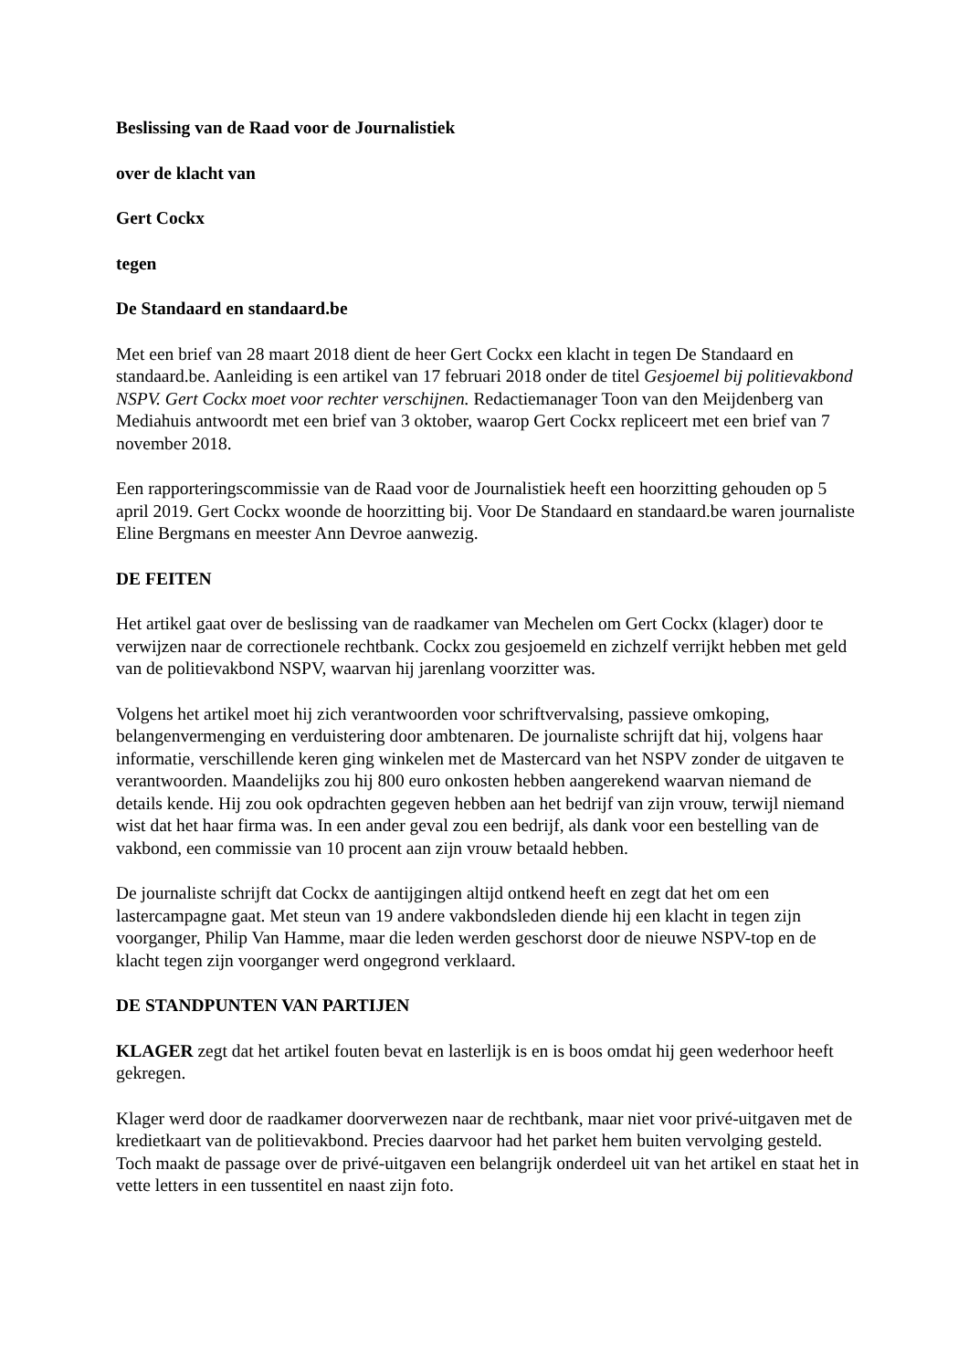Beslissing van de Raad voor de Journalistiek
over de klacht van
Gert Cockx
tegen
De Standaard en standaard.be
Met een brief van 28 maart 2018 dient de heer Gert Cockx een klacht in tegen De Standaard en standaard.be. Aanleiding is een artikel van 17 februari 2018 onder de titel Gesjoemel bij politievakbond NSPV. Gert Cockx moet voor rechter verschijnen. Redactiemanager Toon van den Meijdenberg van Mediahuis antwoordt met een brief van 3 oktober, waarop Gert Cockx repliceert met een brief van 7 november 2018.
Een rapporteringscommissie van de Raad voor de Journalistiek heeft een hoorzitting gehouden op 5 april 2019. Gert Cockx woonde de hoorzitting bij. Voor De Standaard en standaard.be waren journaliste Eline Bergmans en meester Ann Devroe aanwezig.
DE FEITEN
Het artikel gaat over de beslissing van de raadkamer van Mechelen om Gert Cockx (klager) door te verwijzen naar de correctionele rechtbank. Cockx zou gesjoemeld en zichzelf verrijkt hebben met geld van de politievakbond NSPV, waarvan hij jarenlang voorzitter was.
Volgens het artikel moet hij zich verantwoorden voor schriftvervalsing, passieve omkoping, belangenvermenging en verduistering door ambtenaren. De journaliste schrijft dat hij, volgens haar informatie, verschillende keren ging winkelen met de Mastercard van het NSPV zonder de uitgaven te verantwoorden. Maandelijks zou hij 800 euro onkosten hebben aangerekend waarvan niemand de details kende. Hij zou ook opdrachten gegeven hebben aan het bedrijf van zijn vrouw, terwijl niemand wist dat het haar firma was. In een ander geval zou een bedrijf, als dank voor een bestelling van de vakbond, een commissie van 10 procent aan zijn vrouw betaald hebben.
De journaliste schrijft dat Cockx de aantijgingen altijd ontkend heeft en zegt dat het om een lastercampagne gaat. Met steun van 19 andere vakbondsleden diende hij een klacht in tegen zijn voorganger, Philip Van Hamme, maar die leden werden geschorst door de nieuwe NSPV-top en de klacht tegen zijn voorganger werd ongegrond verklaard.
DE STANDPUNTEN VAN PARTIJEN
KLAGER zegt dat het artikel fouten bevat en lasterlijk is en is boos omdat hij geen wederhoor heeft gekregen.
Klager werd door de raadkamer doorverwezen naar de rechtbank, maar niet voor privé-uitgaven met de kredietkaart van de politievakbond. Precies daarvoor had het parket hem buiten vervolging gesteld. Toch maakt de passage over de privé-uitgaven een belangrijk onderdeel uit van het artikel en staat het in vette letters in een tussentitel en naast zijn foto.